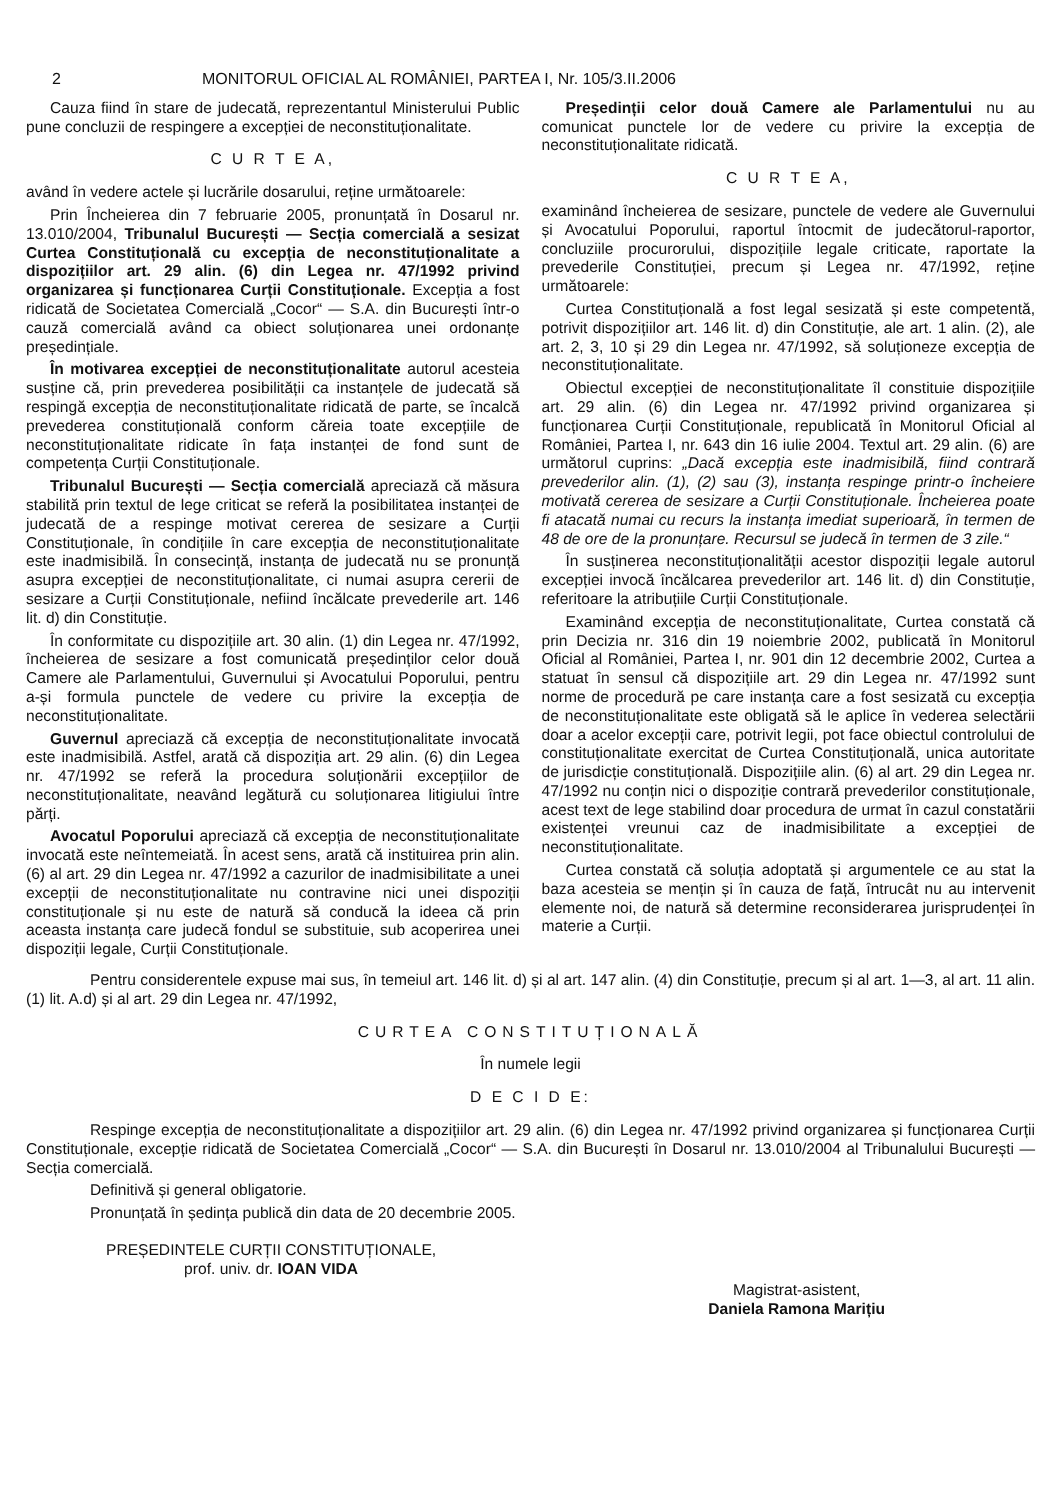2 MONITORUL OFICIAL AL ROMÂNIEI, PARTEA I, Nr. 105/3.II.2006
Cauza fiind în stare de judecată, reprezentantul Ministerului Public pune concluzii de respingere a excepției de neconstituționalitate.
C U R T E A,
având în vedere actele și lucrările dosarului, reține următoarele:
Prin Încheierea din 7 februarie 2005, pronunțată în Dosarul nr. 13.010/2004, Tribunalul București — Secția comercială a sesizat Curtea Constituțională cu excepția de neconstituționalitate a dispozițiilor art. 29 alin. (6) din Legea nr. 47/1992 privind organizarea și funcționarea Curții Constituționale. Excepția a fost ridicată de Societatea Comercială „Cocor“ — S.A. din București într-o cauză comercială având ca obiect soluționarea unei ordonanțe președințiale.
În motivarea excepției de neconstituționalitate autorul acesteia susține că, prin prevederea posibilității ca instanțele de judecată să respingă excepția de neconstituționalitate ridicată de parte, se încalcă prevederea constituțională conform căreia toate excepțiile de neconstituționalitate ridicate în fața instanței de fond sunt de competența Curții Constituționale.
Tribunalul București — Secția comercială apreciază că măsura stabilită prin textul de lege criticat se referă la posibilitatea instanței de judecată de a respinge motivat cererea de sesizare a Curții Constituționale, în condițiile în care excepția de neconstituționalitate este inadmisibilă. În consecință, instanța de judecată nu se pronunță asupra excepției de neconstituționalitate, ci numai asupra cererii de sesizare a Curții Constituționale, nefiind încălcate prevederile art. 146 lit. d) din Constituție.
În conformitate cu dispozițiile art. 30 alin. (1) din Legea nr. 47/1992, încheierea de sesizare a fost comunicată președinților celor două Camere ale Parlamentului, Guvernului și Avocatului Poporului, pentru a-și formula punctele de vedere cu privire la excepția de neconstituționalitate.
Guvernul apreciază că excepția de neconstituționalitate invocată este inadmisibilă. Astfel, arată că dispoziția art. 29 alin. (6) din Legea nr. 47/1992 se referă la procedura soluționării excepțiilor de neconstituționalitate, neavând legătură cu soluționarea litigiului între părți.
Avocatul Poporului apreciază că excepția de neconstituționalitate invocată este neîntemeiată. În acest sens, arată că instituirea prin alin. (6) al art. 29 din Legea nr. 47/1992 a cazurilor de inadmisibilitate a unei excepții de neconstituționalitate nu contravine nici unei dispoziții constituționale și nu este de natură să conducă la ideea că prin aceasta instanța care judecă fondul se substituie, sub acoperirea unei dispoziții legale, Curții Constituționale.
Președinții celor două Camere ale Parlamentului nu au comunicat punctele lor de vedere cu privire la excepția de neconstituționalitate ridicată.
C U R T E A,
examinând încheierea de sesizare, punctele de vedere ale Guvernului și Avocatului Poporului, raportul întocmit de judecătorul-raportor, concluziile procurorului, dispozițiile legale criticate, raportate la prevederile Constituției, precum și Legea nr. 47/1992, reține următoarele:
Curtea Constituțională a fost legal sesizată și este competentă, potrivit dispozițiilor art. 146 lit. d) din Constituție, ale art. 1 alin. (2), ale art. 2, 3, 10 și 29 din Legea nr. 47/1992, să soluționeze excepția de neconstituționalitate.
Obiectul excepției de neconstituționalitate îl constituie dispozițiile art. 29 alin. (6) din Legea nr. 47/1992 privind organizarea și funcționarea Curții Constituționale, republicată în Monitorul Oficial al României, Partea I, nr. 643 din 16 iulie 2004. Textul art. 29 alin. (6) are următorul cuprins: „Dacă excepția este inadmisibilă, fiind contrară prevederilor alin. (1), (2) sau (3), instanța respinge printr-o încheiere motivată cererea de sesizare a Curții Constituționale. Încheierea poate fi atacată numai cu recurs la instanța imediat superioară, în termen de 48 de ore de la pronunțare. Recursul se judecă în termen de 3 zile.“
În susținerea neconstituționalității acestor dispoziții legale autorul excepției invocă încălcarea prevederilor art. 146 lit. d) din Constituție, referitoare la atribuțiile Curții Constituționale.
Examinând excepția de neconstituționalitate, Curtea constată că prin Decizia nr. 316 din 19 noiembrie 2002, publicată în Monitorul Oficial al României, Partea I, nr. 901 din 12 decembrie 2002, Curtea a statuat în sensul că dispozițiile art. 29 din Legea nr. 47/1992 sunt norme de procedură pe care instanța care a fost sesizată cu excepția de neconstituționalitate este obligată să le aplice în vederea selectării doar a acelor excepții care, potrivit legii, pot face obiectul controlului de constituționalitate exercitat de Curtea Constituțională, unica autoritate de jurisdicție constituțională. Dispozițiile alin. (6) al art. 29 din Legea nr. 47/1992 nu conțin nici o dispoziție contrară prevederilor constituționale, acest text de lege stabilind doar procedura de urmat în cazul constatării existenței vreunui caz de inadmisibilitate a excepției de neconstituționalitate.
Curtea constată că soluția adoptată și argumentele ce au stat la baza acesteia se mențin și în cauza de față, întrucât nu au intervenit elemente noi, de natură să determine reconsiderarea jurisprudenței în materie a Curții.
Pentru considerentele expuse mai sus, în temeiul art. 146 lit. d) și al art. 147 alin. (4) din Constituție, precum și al art. 1—3, al art. 11 alin. (1) lit. A.d) și al art. 29 din Legea nr. 47/1992,
CURTEA CONSTITUȚIONALĂ
În numele legii
D E C I D E:
Respinge excepția de neconstituționalitate a dispozițiilor art. 29 alin. (6) din Legea nr. 47/1992 privind organizarea și funcționarea Curții Constituționale, excepție ridicată de Societatea Comercială „Cocor“ — S.A. din București în Dosarul nr. 13.010/2004 al Tribunalului București — Secția comercială.
Definitivă și general obligatorie.
Pronunțată în ședința publică din data de 20 decembrie 2005.
PREȘEDINTELE CURȚII CONSTITUȚIONALE,
prof. univ. dr. IOAN VIDA
Magistrat-asistent,
Daniela Ramona Marițiu